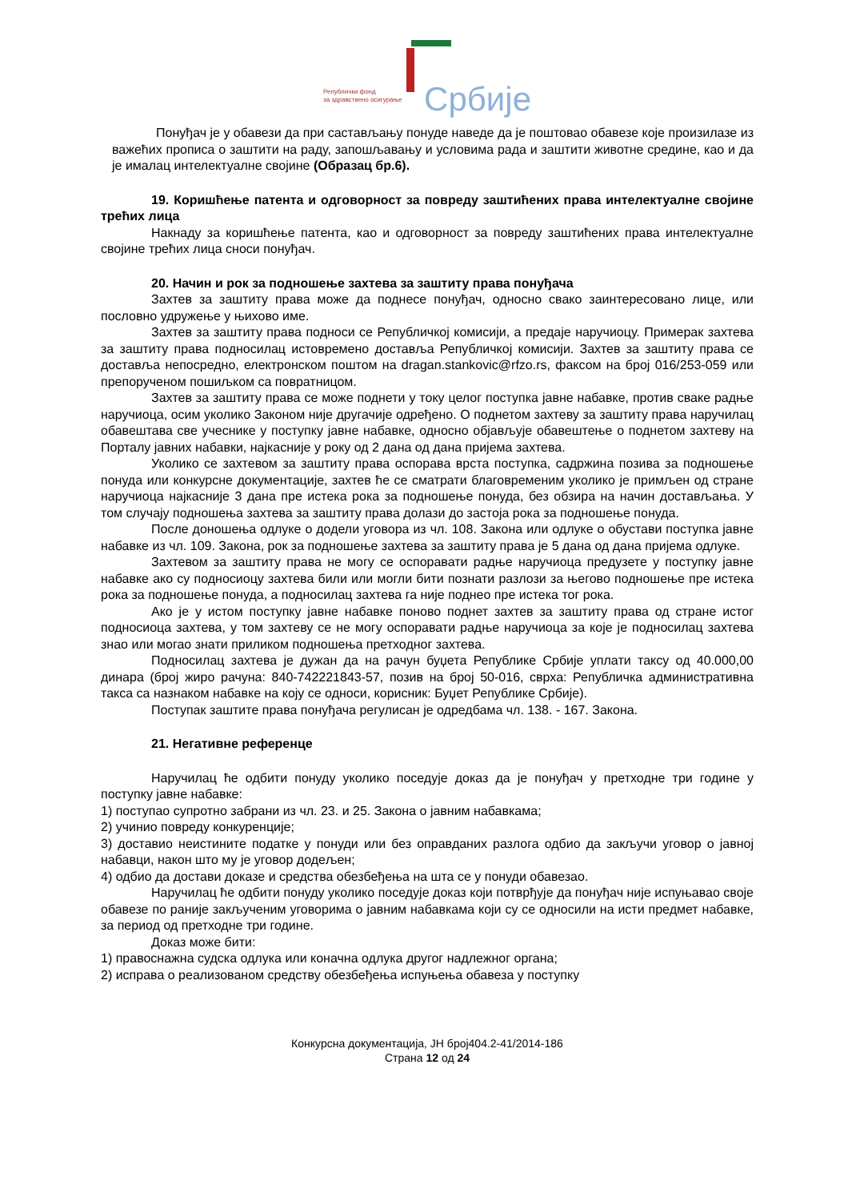Републички фонд
за здравствено осигурање
Србије
Понуђач је у обавези да при састављању понуде наведе да је поштовао обавезе које произилазе из важећих прописа о заштити на раду, запошљавању и условима рада и заштити животне средине, као и да је ималац интелектуалне својине (Образац бр.6).
19. Коришћење патента и одговорност за повреду заштићених права интелектуалне својине трећих лица
Накнаду за коришћење патента, као и одговорност за повреду заштићених права интелектуалне својине трећих лица сноси понуђач.
20. Начин и рок за подношење захтева за заштиту права понуђача
Захтев за заштиту права може да поднесе понуђач, односно свако заинтересовано лице, или пословно удружење у њихово име.
Захтев за заштиту права подноси се Републичкој комисији, а предаје наручиоцу. Примерак захтева за заштиту права подносилац истовремено доставља Републичкој комисији. Захтев за заштиту права се доставља непосредно, електронском поштом на dragan.stankovic@rfzo.rs, факсом на број 016/253-059 или препорученом пошиљком са повратницом.
Захтев за заштиту права се може поднети у току целог поступка јавне набавке, против сваке радње наручиоца, осим уколико Законом није другачије одређено. О поднетом захтеву за заштиту права наручилац обавештава све учеснике у поступку јавне набавке, односно објављује обавештење о поднетом захтеву на Порталу јавних набавки, најкасније у року од 2 дана од дана пријема захтева.
Уколико се захтевом за заштиту права оспорава врста поступка, садржина позива за подношење понуда или конкурсне документације, захтев ће се сматрати благовременим уколико је примљен од стране наручиоца најкасније 3 дана пре истека рока за подношење понуда, без обзира на начин достављања. У том случају подношења захтева за заштиту права долази до застоја рока за подношење понуда.
После доношења одлуке о додели уговора из чл. 108. Закона или одлуке о обустави поступка јавне набавке из чл. 109. Закона, рок за подношење захтева за заштиту права је 5 дана од дана пријема одлуке.
Захтевом за заштиту права не могу се оспоравати радње наручиоца предузете у поступку јавне набавке ако су подносиоцу захтева били или могли бити познати разлози за његово подношење пре истека рока за подношење понуда, а подносилац захтева га није поднео пре истека тог рока.
Ако је у истом поступку јавне набавке поново поднет захтев за заштиту права од стране истог подносиоца захтева, у том захтеву се не могу оспоравати радње наручиоца за које је подносилац захтева знао или могао знати приликом подношења претходног захтева.
Подносилац захтева је дужан да на рачун буџета Републике Србије уплати таксу од 40.000,00 динара (број жиро рачуна: 840-742221843-57, позив на број 50-016, сврха: Републичка административна такса са назнаком набавке на коју се односи, корисник: Буџет Републике Србије).
Поступак заштите права понуђача регулисан је одредбама чл. 138. - 167. Закона.
21. Негативне референце
Наручилац ће одбити понуду уколико поседује доказ да је понуђач у претходне три године у поступку јавне набавке:
1) поступао супротно забрани из чл. 23. и 25. Закона о јавним набавкама;
2) учинио повреду конкуренције;
3) доставио неистините податке у понуди или без оправданих разлога одбио да закључи уговор о јавној набавци, након што му је уговор додељен;
4) одбио да достави доказе и средства обезбеђења на шта се у понуди обавезао.
Наручилац ће одбити понуду уколико поседује доказ који потврђује да понуђач није испуњавао своје обавезе по раније закљученим уговорима о јавним набавкама који су се односили на исти предмет набавке, за период од претходне три године.
Доказ може бити:
1) правоснажна судска одлука или коначна одлука другог надлежног органа;
2) исправа о реализованом средству обезбеђења испуњења обавеза у поступку
Конкурсна документација, ЈН број404.2-41/2014-186
Страна 12 од 24